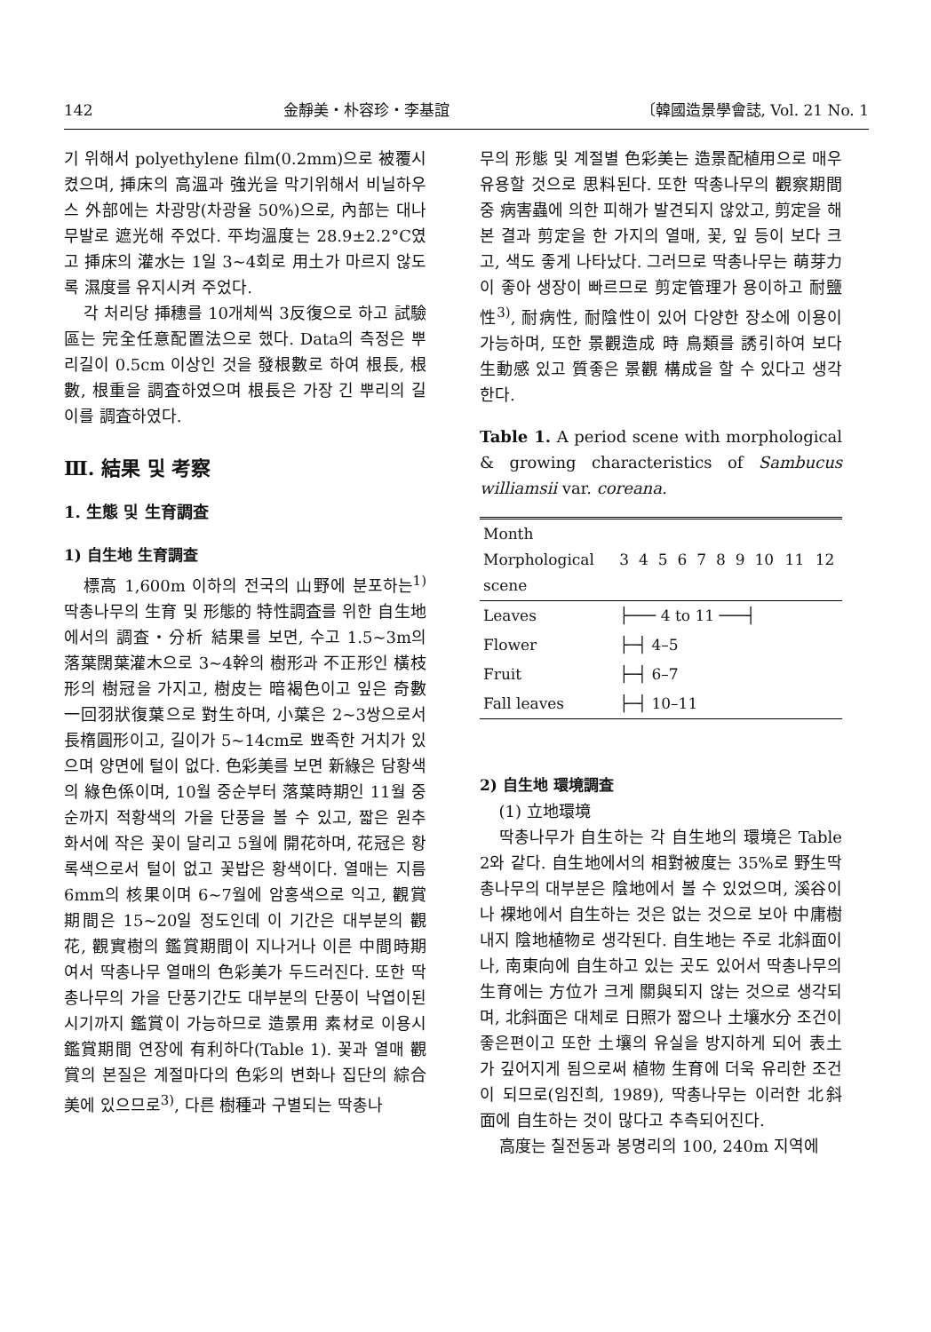142 金靜美・朴容珍・李基誼 〔韓國造景學會誌, Vol. 21 No. 1
기 위해서 polyethylene film(0.2mm)으로 被覆시켰으며, 挿床의 高溫과 強光을 막기위해서 비닐하우스 外部에는 차광망(차광율 50%)으로, 內部는 대나무발로 遮光해 주었다. 平均溫度는 28.9±2.2°C였고 挿床의 灌水는 1일 3~4회로 用土가 마르지 않도록 濕度를 유지시켜 주었다.
각 처리당 挿穗를 10개체씩 3反復으로 하고 試驗區는 完全任意配置法으로 했다. Data의 측정은 뿌리길이 0.5cm 이상인 것을 發根數로 하여 根長, 根數, 根重을 調査하였으며 根長은 가장 긴 뿌리의 길이를 調査하였다.
Ⅲ. 結果 및 考察
1. 生態 및 生育調査
1) 自生地 生育調査
標高 1,600m 이하의 전국의 山野에 분포하는<sup>1)</sup> 딱총나무의 生育 및 形態的 特性調査를 위한 自生地에서의 調査・分析 結果를 보면, 수고 1.5~3m의 落葉闊葉灌木으로 3~4幹의 樹形과 不正形인 橫枝形의 樹冠을 가지고, 樹皮는 暗褐色이고 잎은 奇數一回羽狀復葉으로 對生하며, 小葉은 2~3쌍으로서 長楕圓形이고, 길이가 5~14cm로 뾰족한 거치가 있으며 양면에 털이 없다. 色彩美를 보면 新綠은 담황색의 綠色係이며, 10월 중순부터 落葉時期인 11월 중순까지 적황색의 가을 단풍을 볼 수 있고, 짧은 원추화서에 작은 꽃이 달리고 5월에 開花하며, 花冠은 황록색으로서 털이 없고 꽃밥은 황색이다. 열매는 지름 6mm의 核果이며 6~7월에 암홍색으로 익고, 觀賞期間은 15~20일 정도인데 이 기간은 대부분의 觀花, 觀實樹의 鑑賞期間이 지나거나 이른 中間時期 여서 딱총나무 열매의 色彩美가 두드러진다. 또한 딱총나무의 가을 단풍기간도 대부분의 단풍이 낙엽이된 시기까지 鑑賞이 가능하므로 造景用 素材로 이용시 鑑賞期間 연장에 有利하다(Table 1). 꽃과 열매 觀賞의 본질은 계절마다의 色彩의 변화나 집단의 綜合美에 있으므로<sup>3)</sup>, 다른 樹種과 구별되는 딱총나
무의 形態 및 계절별 色彩美는 造景配植用으로 매우 유용할 것으로 思料된다. 또한 딱총나무의 觀察期間 중 病害蟲에 의한 피해가 발견되지 않았고, 剪定을 해 본 결과 剪定을 한 가지의 열매, 꽃, 잎 등이 보다 크고, 색도 좋게 나타났다. 그러므로 딱총나무는 萌芽力이 좋아 생장이 빠르므로 剪定管理가 용이하고 耐鹽性<sup>3)</sup>, 耐病性, 耐陰性이 있어 다양한 장소에 이용이 가능하며, 또한 景觀造成 時 鳥類를 誘引하여 보다 生動感 있고 質좋은 景觀 構成을 할 수 있다고 생각한다.
Table 1. A period scene with morphological & growing characteristics of Sambucus williamsii var. coreana.
| Month Morphological scene | 3 | 4 | 5 | 6 | 7 | 8 | 9 | 10 | 11 | 12 |
| --- | --- | --- | --- | --- | --- | --- | --- | --- | --- | --- |
| Leaves | ├─── 4 to 11 ───┤ | | | | | | | | | |
| Flower | ├─┤ 4–5 | | | | | | | | | |
| Fruit | ├─┤ 6–7 | | | | | | | | | |
| Fall leaves | ├─┤ 10–11 | | | | | | | | | |
2) 自生地 環境調査
(1) 立地環境
딱총나무가 自生하는 각 自生地의 環境은 Table 2와 같다. 自生地에서의 相對被度는 35%로 野生딱총나무의 대부분은 陰地에서 볼 수 있었으며, 溪谷이나 裸地에서 自生하는 것은 없는 것으로 보아 中庸樹 내지 陰地植物로 생각된다. 自生地는 주로 北斜面이나, 南東向에 自生하고 있는 곳도 있어서 딱총나무의 生育에는 方位가 크게 關與되지 않는 것으로 생각되며, 北斜面은 대체로 日照가 짧으나 土壤水分 조건이 좋은편이고 또한 土壤의 유실을 방지하게 되어 表土가 깊어지게 됨으로써 植物 生育에 더욱 유리한 조건이 되므로(임진희, 1989), 딱총나무는 이러한 北斜面에 自生하는 것이 많다고 추측되어진다.
高度는 칠전동과 봉명리의 100, 240m 지역에